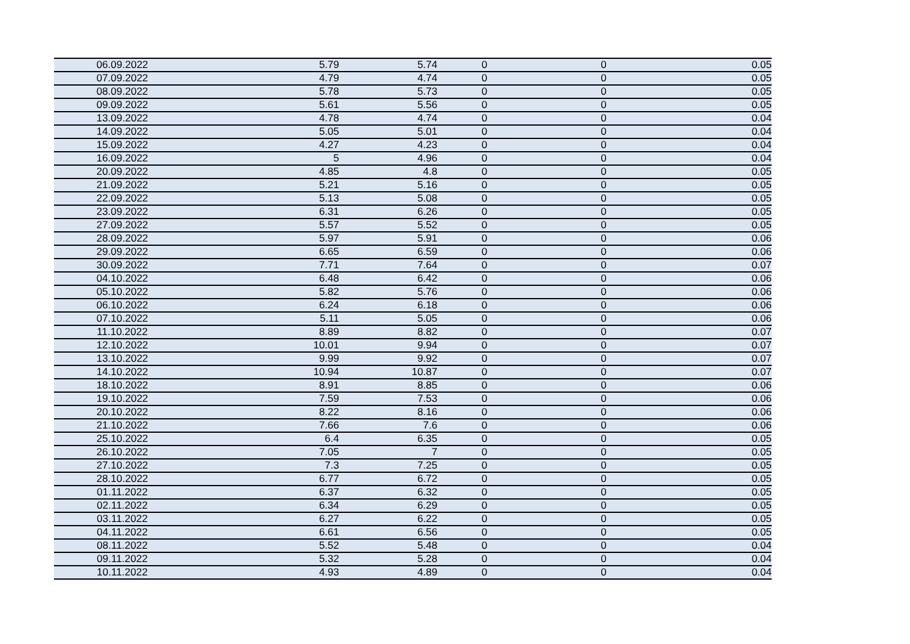| 06.09.2022 | 5.79 | 5.74 | 0 | 0 | 0.05 |
| 07.09.2022 | 4.79 | 4.74 | 0 | 0 | 0.05 |
| 08.09.2022 | 5.78 | 5.73 | 0 | 0 | 0.05 |
| 09.09.2022 | 5.61 | 5.56 | 0 | 0 | 0.05 |
| 13.09.2022 | 4.78 | 4.74 | 0 | 0 | 0.04 |
| 14.09.2022 | 5.05 | 5.01 | 0 | 0 | 0.04 |
| 15.09.2022 | 4.27 | 4.23 | 0 | 0 | 0.04 |
| 16.09.2022 | 5 | 4.96 | 0 | 0 | 0.04 |
| 20.09.2022 | 4.85 | 4.8 | 0 | 0 | 0.05 |
| 21.09.2022 | 5.21 | 5.16 | 0 | 0 | 0.05 |
| 22.09.2022 | 5.13 | 5.08 | 0 | 0 | 0.05 |
| 23.09.2022 | 6.31 | 6.26 | 0 | 0 | 0.05 |
| 27.09.2022 | 5.57 | 5.52 | 0 | 0 | 0.05 |
| 28.09.2022 | 5.97 | 5.91 | 0 | 0 | 0.06 |
| 29.09.2022 | 6.65 | 6.59 | 0 | 0 | 0.06 |
| 30.09.2022 | 7.71 | 7.64 | 0 | 0 | 0.07 |
| 04.10.2022 | 6.48 | 6.42 | 0 | 0 | 0.06 |
| 05.10.2022 | 5.82 | 5.76 | 0 | 0 | 0.06 |
| 06.10.2022 | 6.24 | 6.18 | 0 | 0 | 0.06 |
| 07.10.2022 | 5.11 | 5.05 | 0 | 0 | 0.06 |
| 11.10.2022 | 8.89 | 8.82 | 0 | 0 | 0.07 |
| 12.10.2022 | 10.01 | 9.94 | 0 | 0 | 0.07 |
| 13.10.2022 | 9.99 | 9.92 | 0 | 0 | 0.07 |
| 14.10.2022 | 10.94 | 10.87 | 0 | 0 | 0.07 |
| 18.10.2022 | 8.91 | 8.85 | 0 | 0 | 0.06 |
| 19.10.2022 | 7.59 | 7.53 | 0 | 0 | 0.06 |
| 20.10.2022 | 8.22 | 8.16 | 0 | 0 | 0.06 |
| 21.10.2022 | 7.66 | 7.6 | 0 | 0 | 0.06 |
| 25.10.2022 | 6.4 | 6.35 | 0 | 0 | 0.05 |
| 26.10.2022 | 7.05 | 7 | 0 | 0 | 0.05 |
| 27.10.2022 | 7.3 | 7.25 | 0 | 0 | 0.05 |
| 28.10.2022 | 6.77 | 6.72 | 0 | 0 | 0.05 |
| 01.11.2022 | 6.37 | 6.32 | 0 | 0 | 0.05 |
| 02.11.2022 | 6.34 | 6.29 | 0 | 0 | 0.05 |
| 03.11.2022 | 6.27 | 6.22 | 0 | 0 | 0.05 |
| 04.11.2022 | 6.61 | 6.56 | 0 | 0 | 0.05 |
| 08.11.2022 | 5.52 | 5.48 | 0 | 0 | 0.04 |
| 09.11.2022 | 5.32 | 5.28 | 0 | 0 | 0.04 |
| 10.11.2022 | 4.93 | 4.89 | 0 | 0 | 0.04 |